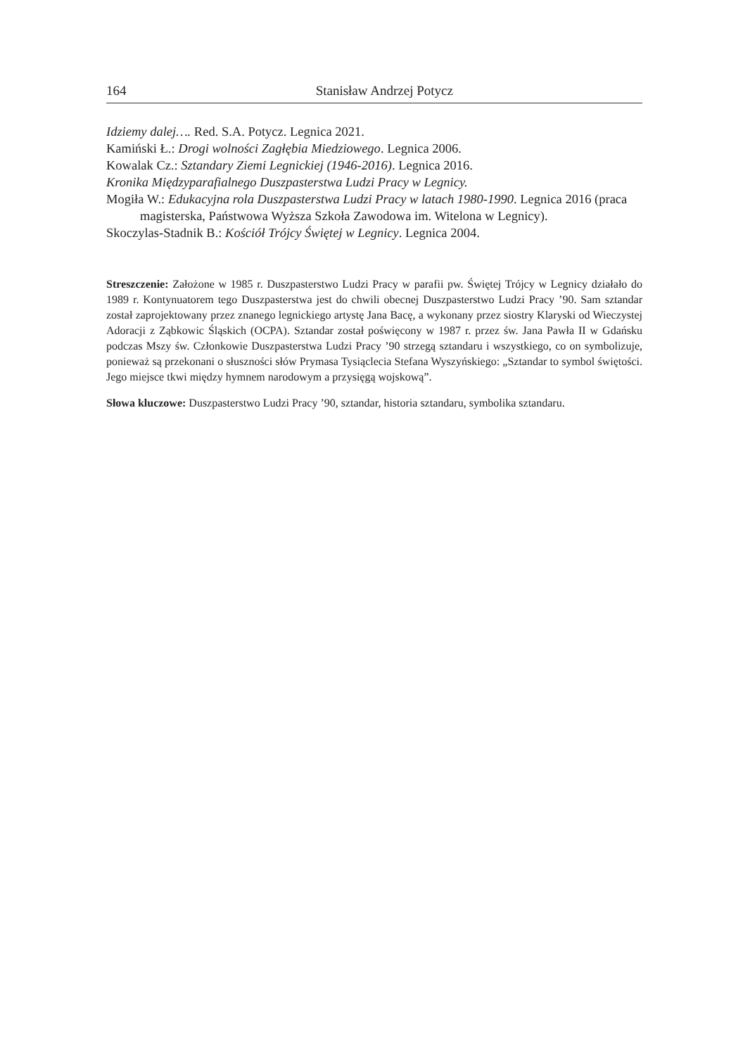164 Stanisław Andrzej Potycz
Idziemy dalej…. Red. S.A. Potycz. Legnica 2021.
Kamiński Ł.: Drogi wolności Zagłębia Miedziowego. Legnica 2006.
Kowalak Cz.: Sztandary Ziemi Legnickiej (1946-2016). Legnica 2016.
Kronika Międzyparafialnego Duszpasterstwa Ludzi Pracy w Legnicy.
Mogiła W.: Edukacyjna rola Duszpasterstwa Ludzi Pracy w latach 1980-1990. Legnica 2016 (praca magisterska, Państwowa Wyższa Szkoła Zawodowa im. Witelona w Legnicy).
Skoczylas-Stadnik B.: Kościół Trójcy Świętej w Legnicy. Legnica 2004.
Streszczenie: Założone w 1985 r. Duszpasterstwo Ludzi Pracy w parafii pw. Świętej Trójcy w Legnicy działało do 1989 r. Kontynuatorem tego Duszpasterstwa jest do chwili obecnej Duszpasterstwo Ludzi Pracy ’90. Sam sztandar został zaprojektowany przez znanego legnickiego artystę Jana Bacę, a wykonany przez siostry Klaryski od Wieczystej Adoracji z Ząbkowic Śląskich (OCPA). Sztandar został poświęcony w 1987 r. przez św. Jana Pawła II w Gdańsku podczas Mszy św. Członkowie Duszpasterstwa Ludzi Pracy ’90 strzegą sztandaru i wszystkiego, co on symbolizuje, ponieważ są przekonani o słuszności słów Prymasa Tysiąclecia Stefana Wyszyńskiego: „Sztandar to symbol świętości. Jego miejsce tkwi między hymnem narodowym a przysięgą wojskową”.
Słowa kluczowe: Duszpasterstwo Ludzi Pracy ’90, sztandar, historia sztandaru, symbolika sztandaru.